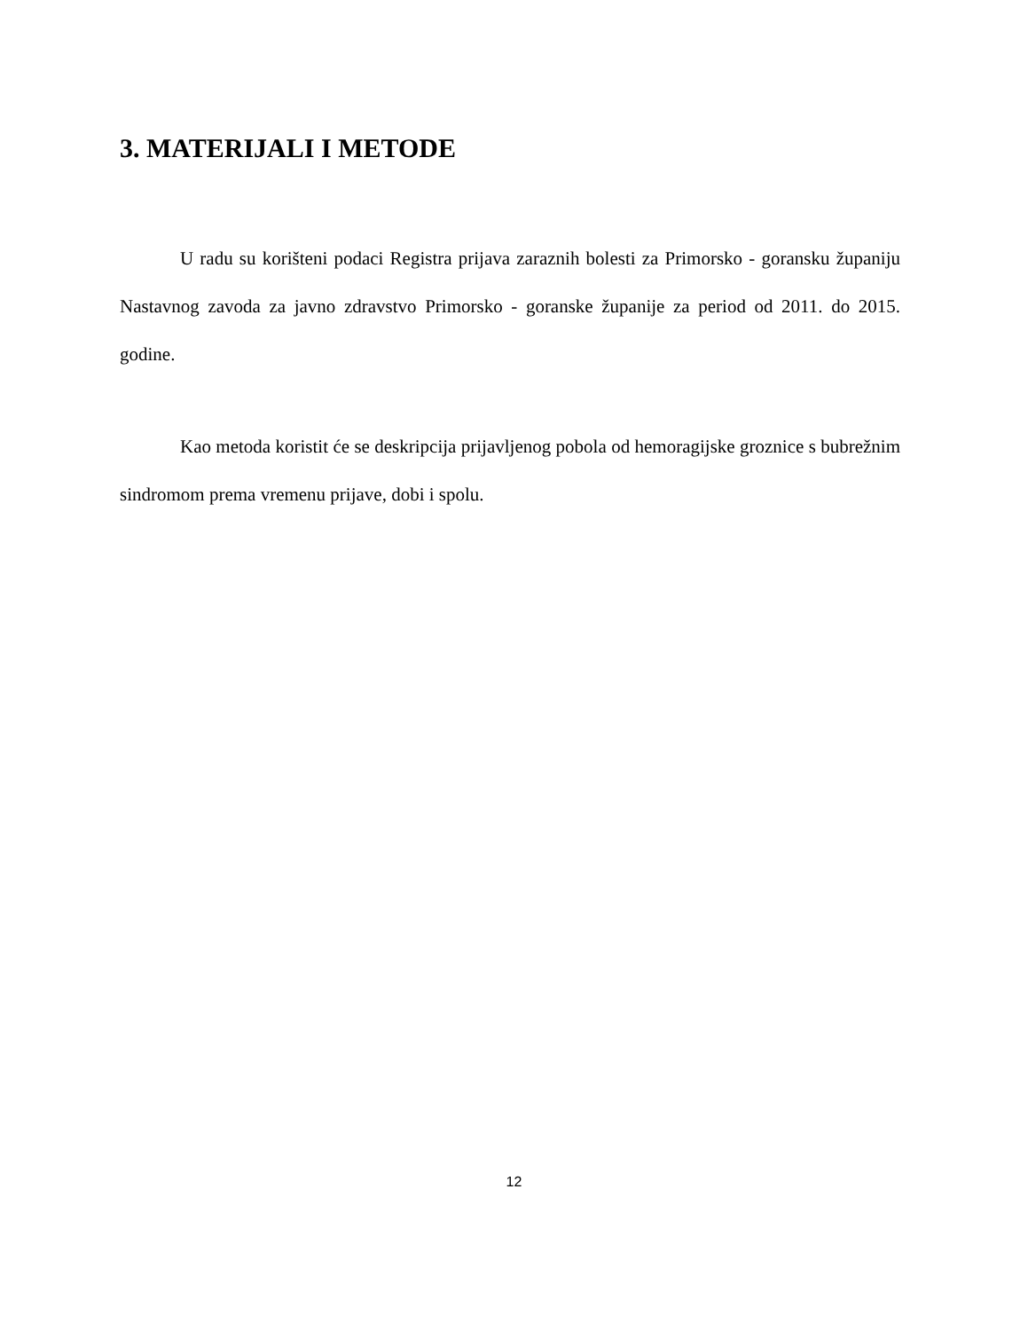3. MATERIJALI I METODE
U radu su korišteni podaci Registra prijava zaraznih bolesti za Primorsko - goransku županiju Nastavnog zavoda za javno zdravstvo Primorsko - goranske županije za period od 2011. do 2015. godine.
Kao metoda koristit će se deskripcija prijavljenog pobola od hemoragijske groznice s bubrežnim sindromom prema vremenu prijave, dobi i spolu.
12